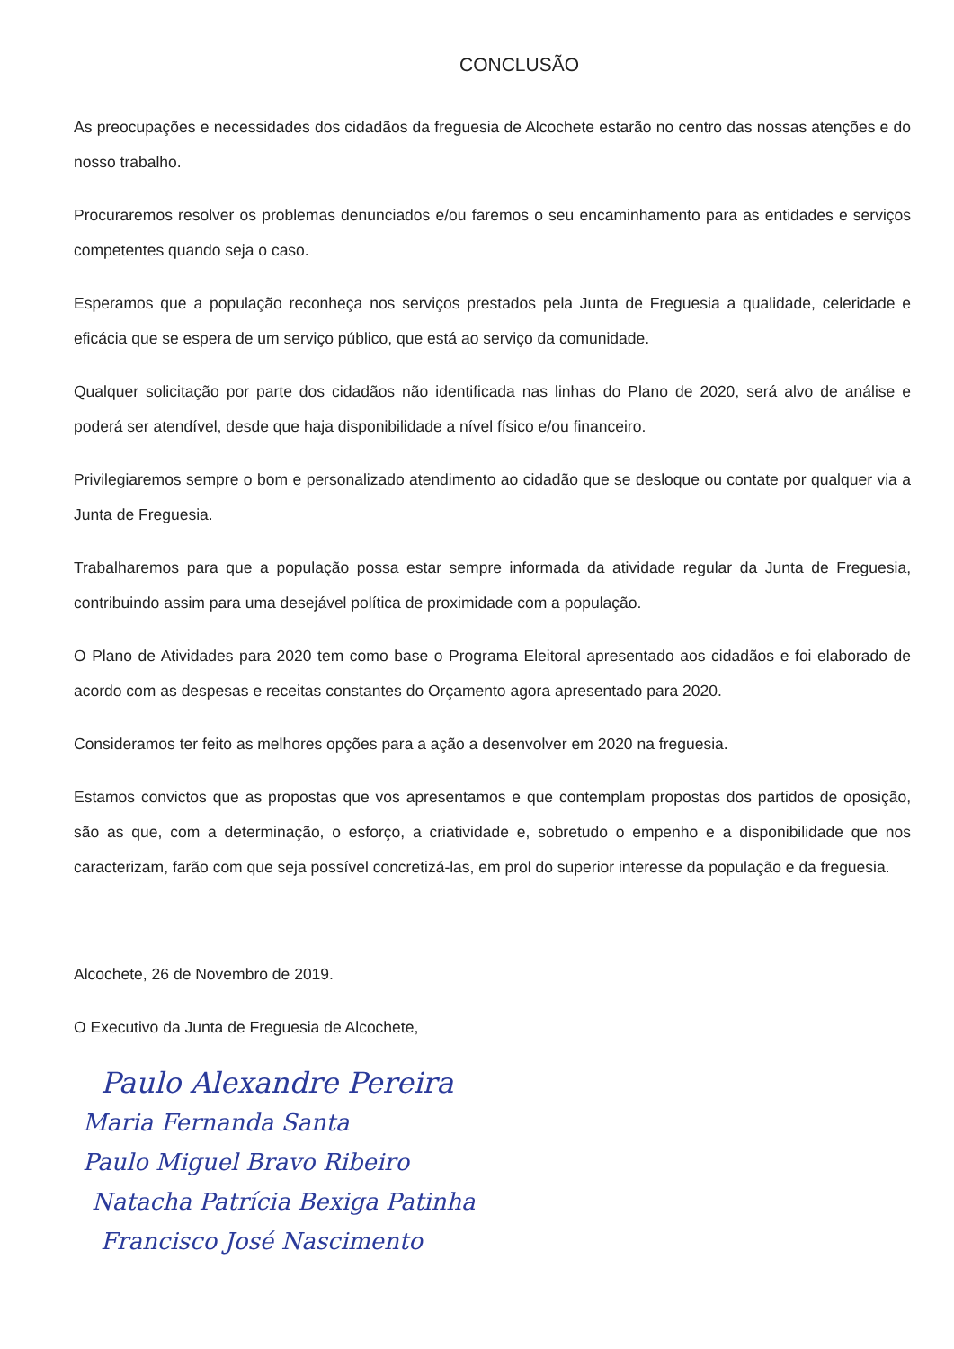CONCLUSÃO
As preocupações e necessidades dos cidadãos da freguesia de Alcochete estarão no centro das nossas atenções e do nosso trabalho.
Procuraremos resolver os problemas denunciados e/ou faremos o seu encaminhamento para as entidades e serviços competentes quando seja o caso.
Esperamos que a população reconheça nos serviços prestados pela Junta de Freguesia a qualidade, celeridade e eficácia que se espera de um serviço público, que está ao serviço da comunidade.
Qualquer solicitação por parte dos cidadãos não identificada nas linhas do Plano de 2020, será alvo de análise e poderá ser atendível, desde que haja disponibilidade a nível físico e/ou financeiro.
Privilegiaremos sempre o bom e personalizado atendimento ao cidadão que se desloque ou contate por qualquer via a Junta de Freguesia.
Trabalharemos para que a população possa estar sempre informada da atividade regular da Junta de Freguesia, contribuindo assim para uma desejável política de proximidade com a população.
O Plano de Atividades para 2020 tem como base o Programa Eleitoral apresentado aos cidadãos e foi elaborado de acordo com as despesas e receitas constantes do Orçamento agora apresentado para 2020.
Consideramos ter feito as melhores opções para a ação a desenvolver em 2020 na freguesia.
Estamos convictos que as propostas que vos apresentamos e que contemplam propostas dos partidos de oposição, são as que, com a determinação, o esforço, a criatividade e, sobretudo o empenho e a disponibilidade que nos caracterizam, farão com que seja possível concretizá-las, em prol do superior interesse da população e da freguesia.
Alcochete, 26 de Novembro de 2019.
O Executivo da Junta de Freguesia de Alcochete,
Paulo Alexandre Pereira
Maria Fernanda Santa
Paulo Miguel Bravo Ribeiro
Natacha Patrícia Bexiga Patinha
Francisco José Nascimento